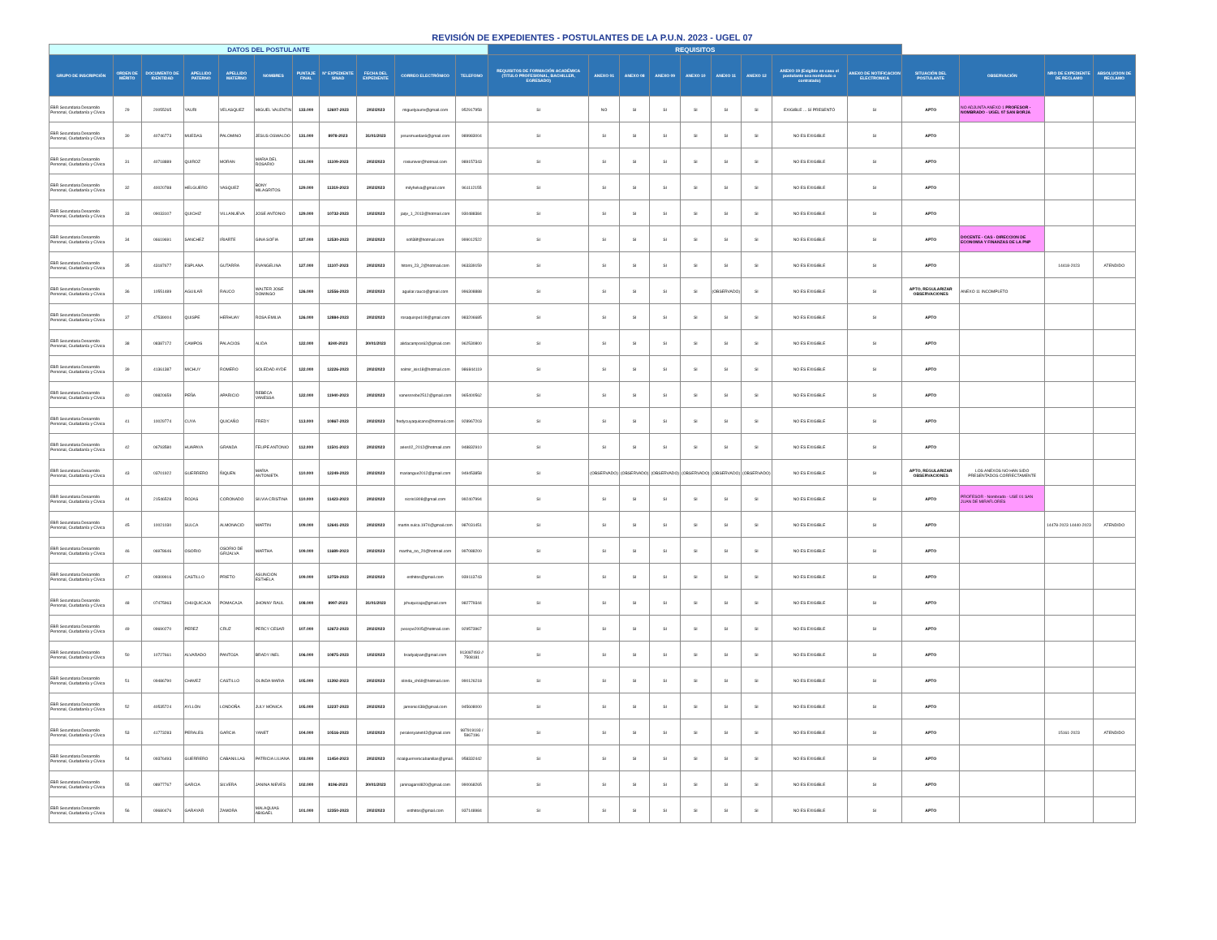REVISIÓN DE EXPEDIENTES - POSTULANTES DE LA P.U.N. 2023 - UGEL 07
| DATOS DEL POSTULANTE | | | | | | | | | | | REQUISITOS | | | | | | | | | | | | |
| --- | --- | --- | --- | --- | --- | --- | --- | --- | --- | --- | --- | --- | --- | --- | --- | --- | --- | --- | --- | --- | --- | --- | --- |
| GRUPO DE INSCRIPCIÓN | ORDEN DE MÉRITO | DOCUMENTO DE IDENTIDAD | APELLIDO PATERNO | APELLIDO MATERNO | NOMBRES | PUNTAJE FINAL | N° EXPEDIENTE SINAD | FECHA DEL EXPEDIENTE | CORREO ELECTRÓNICO | TELEFONO | REQUISITOS DE FORMACIÓN ACADÉMICA (TITULO PROFESIONAL, BACHILLER, EGRESADO) | ANEXO 01 | ANEXO 08 | ANEXO 09 | ANEXO 10 | ANEXO 11 | ANEXO 12 | ANEXO 19 (Exigible en caso el postulante sea nombrado o contratado) | ANEXO DE NOTIFICACION ELECTRONICA | SITUACIÓN DEL POSTULANTE | OBSERVACIÓN | NRO DE EXPEDIENTE DE RECLAMO | ABSOLUCION DE RECLAMO |
| EBR Secundaria Desarrollo Personal, Ciudadanía y Cívica | 29 | 20055265 | YAURI | VELASQUEZ | MIGUEL VALENTIN | 133.000 | 12607-2023 | 2/02/2023 | miguelyauriv@gmail.com | 952917958 | SI | NO | SI | SI | SI | SI | SI | EXIGIBLE ... SÍ PRESENTÓ | SI | APTO | NO ADJUNTA ANEXO 1 PROFESOR - NOMBRADO - UGEL 07 SAN BORJA | | |
| EBR Secundaria Desarrollo Personal, Ciudadanía y Cívica | 30 | 40746773 | MUEDAS | PALOMINO | JESUS OSWALDO | 131.000 | 8978-2023 | 31/01/2023 | jesusmuedas6@gmail.com | 989983004 | SI | SI | SI | SI | SI | SI | SI | NO ES EXIGIBLE | SI | APTO | | | |
| EBR Secundaria Desarrollo Personal, Ciudadanía y Cívica | 31 | 40718889 | QUIROZ | MORAN | MARIA DEL ROSARIO | 131.000 | 11109-2023 | 2/02/2023 | rosiuniver@hotmail.com | 989157343 | SI | SI | SI | SI | SI | SI | SI | NO ES EXIGIBLE | SI | APTO | | | |
| EBR Secundaria Desarrollo Personal, Ciudadanía y Cívica | 32 | 40020788 | HELGUERO | VASQUEZ | BONY MILAGRITOS | 129.000 | 11319-2023 | 2/02/2023 | milyhelva@gmail.com | 961112155 | SI | SI | SI | SI | SI | SI | SI | NO ES EXIGIBLE | SI | APTO | | | |
| EBR Secundaria Desarrollo Personal, Ciudadanía y Cívica | 33 | 09033107 | QUICHIZ | VILLANUEVA | JOSE ANTONIO | 129.000 | 10732-2023 | 1/02/2023 | jaqv_1_2013@hotmail.com | 930488384 | SI | SI | SI | SI | SI | SI | SI | NO ES EXIGIBLE | SI | APTO | | | |
| EBR Secundaria Desarrollo Personal, Ciudadanía y Cívica | 34 | 06619691 | SANCHEZ | IRIARTE | GINA SOFIA | 127.000 | 12530-2023 | 2/02/2023 | sofi38f@hotmail.com | 999012522 | SI | SI | SI | SI | SI | SI | SI | NO ES EXIGIBLE | SI | APTO | DOCENTE - CAS - DIRECCION DE ECONOMIA Y FINANZAS DE LA PNP | | |
| EBR Secundaria Desarrollo Personal, Ciudadanía y Cívica | 35 | 43187677 | ESPLANA | GUTARRA | EVANGELINA | 127.000 | 11107-2023 | 2/02/2023 | hitomi_23_2@hotmail.com | 963339159 | SI | SI | SI | SI | SI | SI | SI | NO ES EXIGIBLE | SI | APTO | | 14418-2023 | ATENDIDO |
| EBR Secundaria Desarrollo Personal, Ciudadanía y Cívica | 36 | 10551489 | AGUILAR | RAUCO | WALTER JOSE DOMINGO | 126.000 | 12556-2023 | 2/02/2023 | aguilar.rauco@gmail.com | 996308888 | SI | SI | SI | SI | SI | (OBSERVADO) | SI | NO ES EXIGIBLE | SI | APTO, REGULARIZAR OBSERVACIONES | ANEXO 11 INCOMPLETO | | |
| EBR Secundaria Desarrollo Personal, Ciudadanía y Cívica | 37 | 47539004 | QUISPE | HERHUAY | ROSA EMILIA | 126.000 | 12884-2023 | 2/02/2023 | rosaquispe109@gmail.com | 983206685 | SI | SI | SI | SI | SI | SI | SI | NO ES EXIGIBLE | SI | APTO | | | |
| EBR Secundaria Desarrollo Personal, Ciudadanía y Cívica | 38 | 08387172 | CAMPOS | PALACIOS | ALIDA | 122.000 | 8240-2023 | 30/01/2023 | alidacampos62@gmail.com | 962530800 | SI | SI | SI | SI | SI | SI | SI | NO ES EXIGIBLE | SI | APTO | | | |
| EBR Secundaria Desarrollo Personal, Ciudadanía y Cívica | 39 | 41361387 | MICHUY | ROMERO | SOLEDAD AYDE | 122.000 | 12226-2023 | 2/02/2023 | solmir_isis18@hotmail.com | 986844119 | SI | SI | SI | SI | SI | SI | SI | NO ES EXIGIBLE | SI | APTO | | | |
| EBR Secundaria Desarrollo Personal, Ciudadanía y Cívica | 40 | 09820659 | PEÑA | APARICIO | REBECA VANESSA | 122.000 | 11940-2023 | 2/02/2023 | vanessrebe2512@gmail.com | 965400562 | SI | SI | SI | SI | SI | SI | SI | NO ES EXIGIBLE | SI | APTO | | | |
| EBR Secundaria Desarrollo Personal, Ciudadanía y Cívica | 41 | 10029774 | CUYA | QUICAÑO | FREDY | 113.000 | 10867-2023 | 2/02/2023 | fredycuyaquicano@hotmail.com | 928967203 | SI | SI | SI | SI | SI | SI | SI | NO ES EXIGIBLE | SI | APTO | | | |
| EBR Secundaria Desarrollo Personal, Ciudadanía y Cívica | 42 | 06793580 | HUAPAYA | GRANDA | FELIPE ANTONIO | 112.000 | 11501-2023 | 2/02/2023 | aries02_2012@hotmail.com | 948832910 | SI | SI | SI | SI | SI | SI | SI | NO ES EXIGIBLE | SI | APTO | | | |
| EBR Secundaria Desarrollo Personal, Ciudadanía y Cívica | 43 | 03701922 | GUERRERO | ÑIQUEN | MARIA ANTONIETA | 110.000 | 12249-2023 | 2/02/2023 | mariangue2012@gmail.com | 949453858 | SI | (OBSERVADO) | (OBSERVADO) | (OBSERVADO) | (OBSERVADO) | (OBSERVADO) | (OBSERVADO) | NO ES EXIGIBLE | SI | APTO, REGULARIZAR OBSERVACIONES | LOS ANEXOS NO HAN SIDO PRESENTADOS CORRECTAMENTE | | |
| EBR Secundaria Desarrollo Personal, Ciudadanía y Cívica | 44 | 21546528 | ROJAS | CORONADO | SILVIA CRISTINA | 110.000 | 11423-2023 | 2/02/2023 | sicris1808@gmail.com | 992407994 | SI | SI | SI | SI | SI | SI | SI | NO ES EXIGIBLE | SI | APTO | PROFESOR - Nombrado - USE 01 SAN JUAN DE MIRAFLORES | | |
| EBR Secundaria Desarrollo Personal, Ciudadanía y Cívica | 45 | 10021030 | SULCA | ALMONACID | MARTIN | 109.000 | 12641-2023 | 2/02/2023 | martin.sulca.1974@gmail.com | 987031451 | SI | SI | SI | SI | SI | SI | SI | NO ES EXIGIBLE | SI | APTO | | 14478-2023 14440-2023 | ATENDIDO |
| EBR Secundaria Desarrollo Personal, Ciudadanía y Cívica | 46 | 06978646 | OSORIO | OSORIO DE GRIJALVA | MARTHA | 109.000 | 11689-2023 | 2/02/2023 | martha_oo_20@hotmail.com | 997088200 | SI | SI | SI | SI | SI | SI | SI | NO ES EXIGIBLE | SI | APTO | | | |
| EBR Secundaria Desarrollo Personal, Ciudadanía y Cívica | 47 | 09309916 | CASTILLO | PRIETO | ASUNCION ESTHELA | 109.000 | 12759-2023 | 2/02/2023 | esthitos@gmail.com | 939113743 | SI | SI | SI | SI | SI | SI | SI | NO ES EXIGIBLE | SI | APTO | | | |
| EBR Secundaria Desarrollo Personal, Ciudadanía y Cívica | 48 | 07475963 | CHUQUICAJA | POMACAJA | JHONNY RAUL | 108.000 | 8997-2023 | 31/01/2023 | jchuquicaja@gmail.com | 982779344 | SI | SI | SI | SI | SI | SI | SI | NO ES EXIGIBLE | SI | APTO | | | |
| EBR Secundaria Desarrollo Personal, Ciudadanía y Cívica | 49 | 09690270 | PEREZ | CRUZ | PERCY CESAR | 107.000 | 12672-2023 | 2/02/2023 | pecepe2005@hotmail.com | 929573967 | SI | SI | SI | SI | SI | SI | SI | NO ES EXIGIBLE | SI | APTO | | | |
| EBR Secundaria Desarrollo Personal, Ciudadanía y Cívica | 50 | 10727661 | ALVARADO | PANTOJA | BRADY INEL | 106.000 | 10875-2023 | 1/02/2023 | bradyalpan@gmail.com | 913087493 // 7508181 | SI | SI | SI | SI | SI | SI | SI | NO ES EXIGIBLE | SI | APTO | | | |
| EBR Secundaria Desarrollo Personal, Ciudadanía y Cívica | 51 | 09486790 | CHAVEZ | CASTILLO | OLINDA MARIA | 105.000 | 11392-2023 | 2/02/2023 | olinda_ch69@hotmail.com | 990126218 | SI | SI | SI | SI | SI | SI | SI | NO ES EXIGIBLE | SI | APTO | | | |
| EBR Secundaria Desarrollo Personal, Ciudadanía y Cívica | 52 | 40535724 | AYLLÓN | LONDOÑA | JULY MÓNICA | 105.000 | 12237-2023 | 2/02/2023 | jamonic438@gmail.com | 945608000 | SI | SI | SI | SI | SI | SI | SI | NO ES EXIGIBLE | SI | APTO | | | |
| EBR Secundaria Desarrollo Personal, Ciudadanía y Cívica | 53 | 41773283 | PERALES | GARCIA | YANET | 104.000 | 10516-2023 | 1/02/2023 | peralesyanet42@gmail.com | 987919193 / 5967196 | SI | SI | SI | SI | SI | SI | SI | NO ES EXIGIBLE | SI | APTO | | 15161-2023 | ATENDIDO |
| EBR Secundaria Desarrollo Personal, Ciudadanía y Cívica | 54 | 09376493 | GUERRERO | CABANILLAS | PATRICIA LILIANA | 103.000 | 11454-2023 | 2/02/2023 | ricialguerrerocabanillas@gmail. | 958332442 | SI | SI | SI | SI | SI | SI | SI | NO ES EXIGIBLE | SI | APTO | | | |
| EBR Secundaria Desarrollo Personal, Ciudadanía y Cívica | 55 | 08977767 | GARCIA | SILVERA | JANINA NIEVES | 102.000 | 8196-2023 | 30/01/2023 | janinagarsil820@gmail.com | 990068265 | SI | SI | SI | SI | SI | SI | SI | NO ES EXIGIBLE | SI | APTO | | | |
| EBR Secundaria Desarrollo Personal, Ciudadanía y Cívica | 56 | 09680476 | GARAYAR | ZAMORA | MALAQUIAS ABIGAEL | 101.000 | 12350-2023 | 2/02/2023 | esthitos@gmail.com | 937148984 | SI | SI | SI | SI | SI | SI | SI | NO ES EXIGIBLE | SI | APTO | | | |